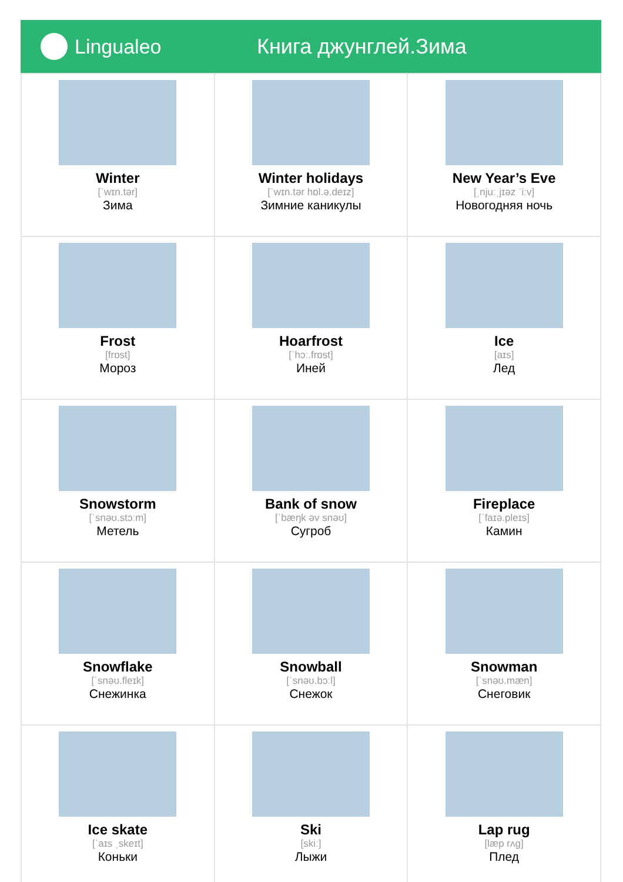Lingualeo Книга джунглей.Зима
| Winter [ˈwɪn.tər] Зима | Winter holidays [ˈwɪn.tər hɒl.ə.deɪz] Зимние каникулы | New Year’s Eve [ˌnjuːˌjɪəz ˈiːv] Новогодняя ночь |
| Frost [frɒst] Мороз | Hoarfrost [ˈhɔː.frɒst] Иней | Ice [aɪs] Лед |
| Snowstorm [ˈsnəʊ.stɔːm] Метель | Bank of snow [ˈbæŋk əv snəʊ] Сугроб | Fireplace [ˈfaɪə.pleɪs] Камин |
| Snowflake [ˈsnəʊ.fleɪk] Снежинка | Snowball [ˈsnəʊ.bɔːl] Снежок | Snowman [ˈsnəʊ.mæn] Снеговик |
| Ice skate [ˈaɪs ˌskeɪt] Коньки | Ski [skiː] Лыжи | Lap rug [læp rʌg] Плед |